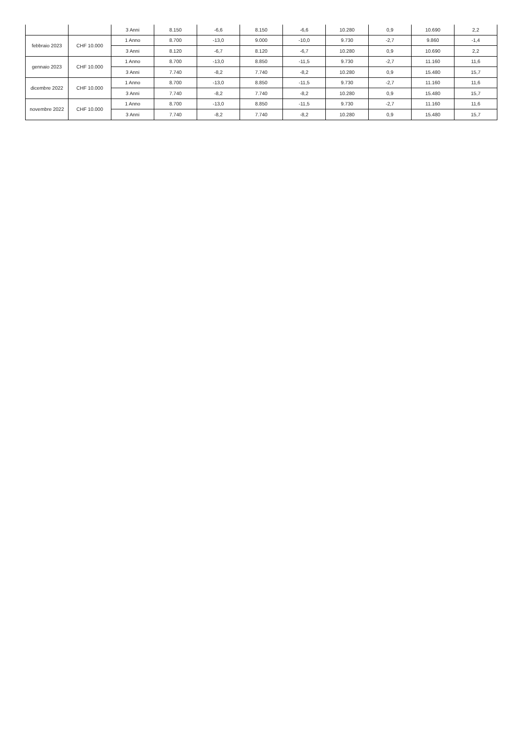| | | 3 Anni | 8.150 | -6,6 | 8.150 | -6,6 | 10.280 | 0,9 | 10.690 | 2,2 |
| febbraio 2023 | CHF 10.000 | 1 Anno | 8.700 | -13,0 | 9.000 | -10,0 | 9.730 | -2,7 | 9.860 | -1,4 |
| | | 3 Anni | 8.120 | -6,7 | 8.120 | -6,7 | 10.280 | 0,9 | 10.690 | 2,2 |
| gennaio 2023 | CHF 10.000 | 1 Anno | 8.700 | -13,0 | 8.850 | -11,5 | 9.730 | -2,7 | 11.160 | 11,6 |
| | | 3 Anni | 7.740 | -8,2 | 7.740 | -8,2 | 10.280 | 0,9 | 15.480 | 15,7 |
| dicembre 2022 | CHF 10.000 | 1 Anno | 8.700 | -13,0 | 8.850 | -11,5 | 9.730 | -2,7 | 11.160 | 11,6 |
| | | 3 Anni | 7.740 | -8,2 | 7.740 | -8,2 | 10.280 | 0,9 | 15.480 | 15,7 |
| novembre 2022 | CHF 10.000 | 1 Anno | 8.700 | -13,0 | 8.850 | -11,5 | 9.730 | -2,7 | 11.160 | 11,6 |
| | | 3 Anni | 7.740 | -8,2 | 7.740 | -8,2 | 10.280 | 0,9 | 15.480 | 15,7 |